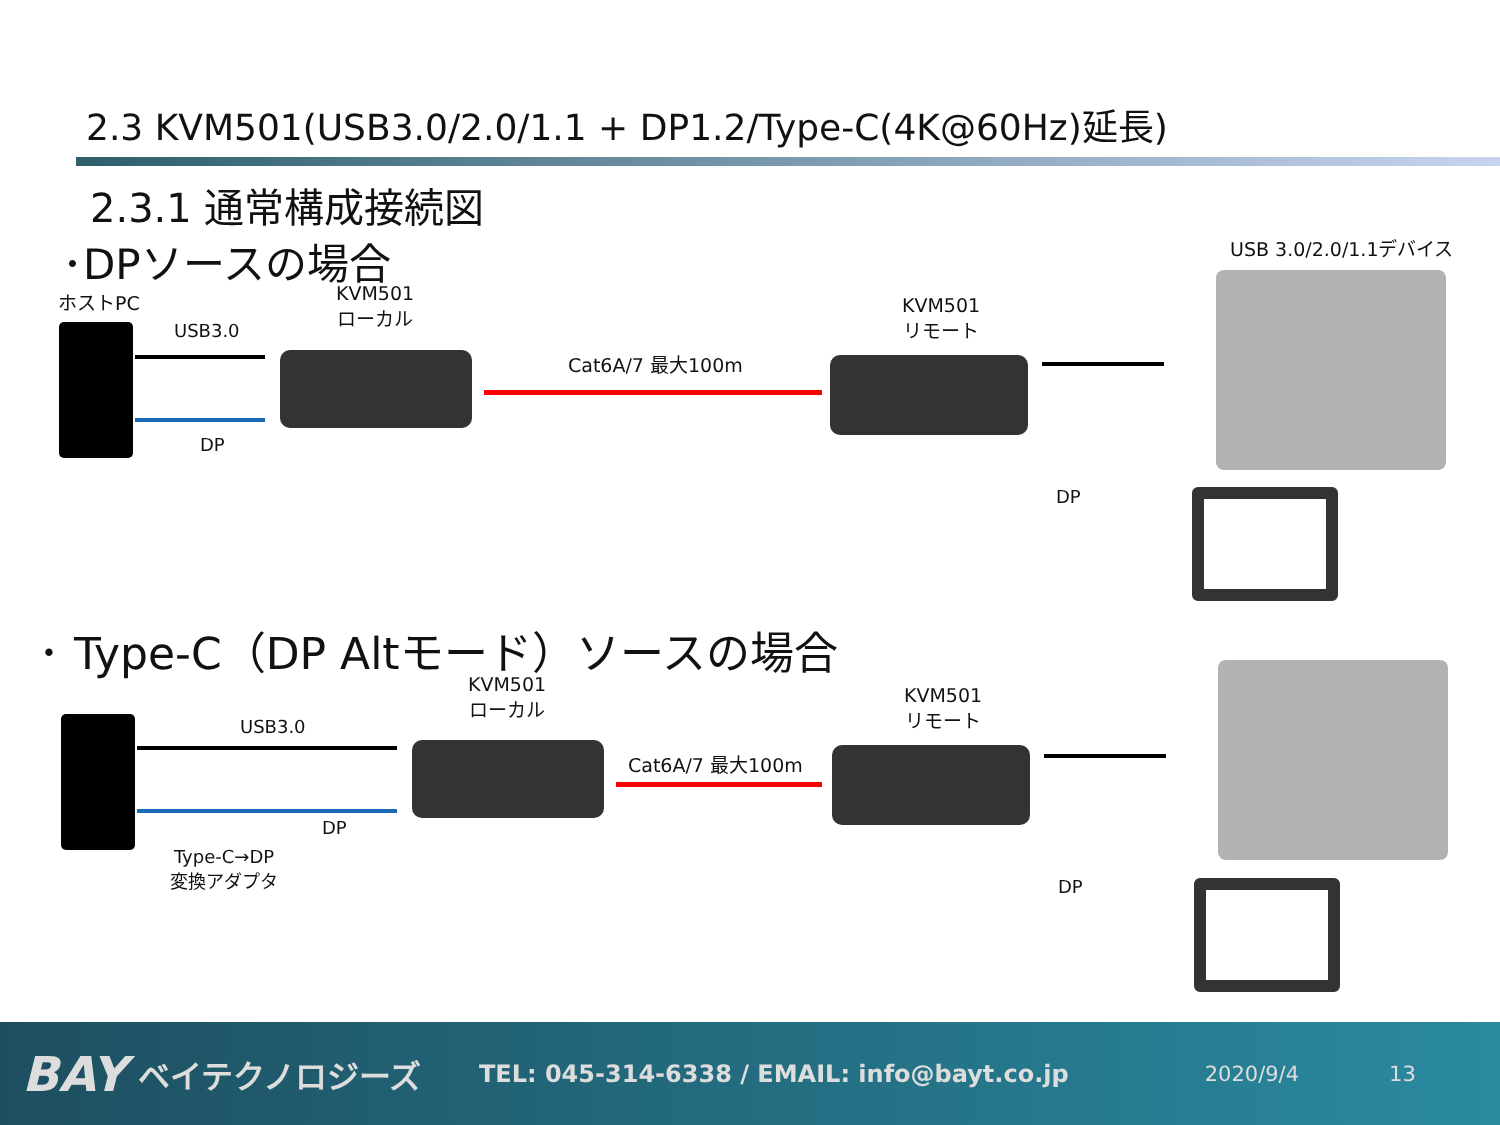2.3 KVM501(USB3.0/2.0/1.1 + DP1.2/Type-C(4K@60Hz)延長)
2.3.1 通常構成接続図
･DPソースの場合 USB 3.0/2.0/1.1デバイス
ホストPC
KVM501
ローカル
KVM501
リモート
USB3.0
DP
Cat6A/7 最大100m
DP
･ Type-C（DP Altモード）ソースの場合
KVM501
ローカル
KVM501
リモート
USB3.0
DP
Type-C→DP
変換アダプタ
Cat6A/7 最大100m
DP
BAY ベイテクノロジーズ TEL: 045-314-6338 / EMAIL: info@bayt.co.jp 2020/9/4 13